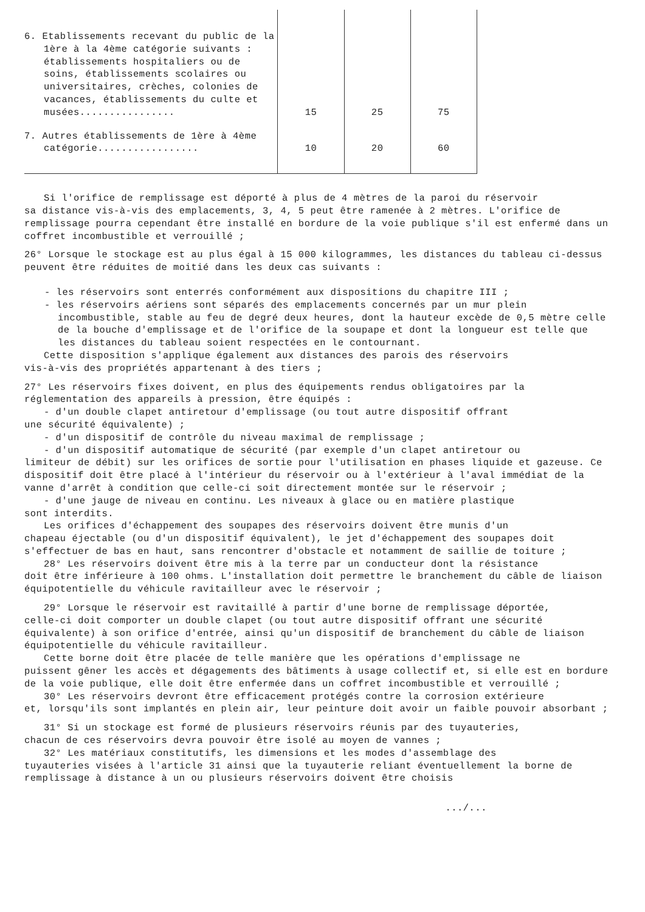| 6. Etablissements recevant du public de la 1ère à la 4ème catégorie suivants : établissements hospitaliers ou de soins, établissements scolaires ou universitaires, crèches, colonies de vacances, établissements du culte et musées................ | 15 | 25 | 75 |
| 7. Autres établissements de 1ère à 4ème catégorie................. | 10 | 20 | 60 |
Si l'orifice de remplissage est déporté à plus de 4 mètres de la paroi du réservoir
sa distance vis-à-vis des emplacements, 3, 4, 5 peut être ramenée à 2 mètres. L'orifice de remplissage pourra cependant être installé en bordure de la voie publique s'il est enfermé dans un coffret incombustible et verrouillé ;
26° Lorsque le stockage est au plus égal à 15 000 kilogrammes, les distances du tableau ci-dessus peuvent être réduites de moitié dans les deux cas suivants :
- les réservoirs sont enterrés conformément aux dispositions du chapitre III ;
- les réservoirs aériens sont séparés des emplacements concernés par un mur plein incombustible, stable au feu de degré deux heures, dont la hauteur excède de 0,5 mètre celle de la bouche d'emplissage et de l'orifice de la soupape et dont la longueur est telle que les distances du tableau soient respectées en le contournant.
Cette disposition s'applique également aux distances des parois des réservoirs
vis-à-vis des propriétés appartenant à des tiers ;
27° Les réservoirs fixes doivent, en plus des équipements rendus obligatoires par la réglementation des appareils à pression, être équipés :
- d'un double clapet antiretour d'emplissage (ou tout autre dispositif offrant
une sécurité équivalente) ;
- d'un dispositif de contrôle du niveau maximal de remplissage ;
- d'un dispositif automatique de sécurité (par exemple d'un clapet antiretour ou
limiteur de débit) sur les orifices de sortie pour l'utilisation en phases liquide et gazeuse. Ce dispositif doit être placé à l'intérieur du réservoir ou à l'extérieur à l'aval immédiat de la vanne d'arrêt à condition que celle-ci soit directement montée sur le réservoir ;
- d'une jauge de niveau en continu. Les niveaux à glace ou en matière plastique
sont interdits.
Les orifices d'échappement des soupapes des réservoirs doivent être munis d'un
chapeau éjectable (ou d'un dispositif équivalent), le jet d'échappement des soupapes doit s'effectuer de bas en haut, sans rencontrer d'obstacle et notamment de saillie de toiture ;
28° Les réservoirs doivent être mis à la terre par un conducteur dont la résistance
doit être inférieure à 100 ohms. L'installation doit permettre le branchement du câble de liaison équipotentielle du véhicule ravitailleur avec le réservoir ;
29° Lorsque le réservoir est ravitaillé à partir d'une borne de remplissage déportée,
celle-ci doit comporter un double clapet (ou tout autre dispositif offrant une sécurité équivalente) à son orifice d'entrée, ainsi qu'un dispositif de branchement du câble de liaison équipotentielle du véhicule ravitailleur.
Cette borne doit être placée de telle manière que les opérations d'emplissage ne
puissent gêner les accès et dégagements des bâtiments à usage collectif et, si elle est en bordure de la voie publique, elle doit être enfermée dans un coffret incombustible et verrouillé ;
30° Les réservoirs devront être efficacement protégés contre la corrosion extérieure
et, lorsqu'ils sont implantés en plein air, leur peinture doit avoir un faible pouvoir absorbant ;
31° Si un stockage est formé de plusieurs réservoirs réunis par des tuyauteries,
chacun de ces réservoirs devra pouvoir être isolé au moyen de vannes ;
32° Les matériaux constitutifs, les dimensions et les modes d'assemblage des
tuyauteries visées à l'article 31 ainsi que la tuyauterie reliant éventuellement la borne de remplissage à distance à un ou plusieurs réservoirs doivent être choisis
.../...